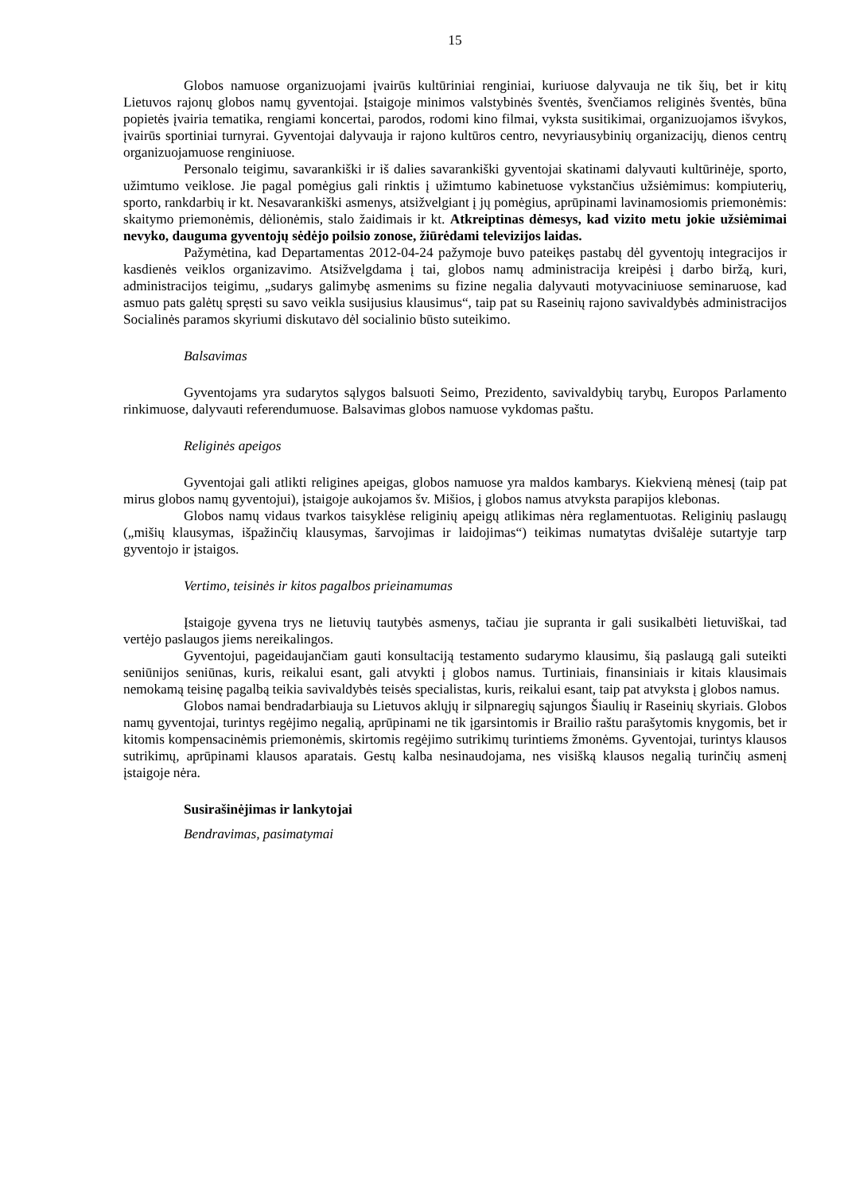15
Globos namuose organizuojami įvairūs kultūriniai renginiai, kuriuose dalyvauja ne tik šių, bet ir kitų Lietuvos rajonų globos namų gyventojai. Įstaigoje minimos valstybinės šventės, švenčiamos religinės šventės, būna popietės įvairia tematika, rengiami koncertai, parodos, rodomi kino filmai, vyksta susitikimai, organizuojamos išvykos, įvairūs sportiniai turnyrai. Gyventojai dalyvauja ir rajono kultūros centro, nevyriausybinių organizacijų, dienos centrų organizuojamuose renginiuose.
Personalo teigimu, savarankiški ir iš dalies savarankiški gyventojai skatinami dalyvauti kultūrinėje, sporto, užimtumo veiklose. Jie pagal pomėgius gali rinktis į užimtumo kabinetuose vykstančius užsiėmimus: kompiuterių, sporto, rankdarbių ir kt. Nesavarankiški asmenys, atsižvelgiant į jų pomėgius, aprūpinami lavinamosiomis priemonėmis: skaitymo priemonėmis, dėlionėmis, stalo žaidimais ir kt. Atkreiptinas dėmesys, kad vizito metu jokie užsiėmimai nevyko, dauguma gyventojų sėdėjo poilsio zonose, žiūrėdami televizijos laidas.
Pažymėtina, kad Departamentas 2012-04-24 pažymoje buvo pateikęs pastabų dėl gyventojų integracijos ir kasdienės veiklos organizavimo. Atsižvelgdama į tai, globos namų administracija kreipėsi į darbo biržą, kuri, administracijos teigimu, „sudarys galimybę asmenims su fizine negalia dalyvauti motyvaciniuose seminaruose, kad asmuo pats galėtų spręsti su savo veikla susijusius klausimus“, taip pat su Raseinių rajono savivaldybės administracijos Socialinės paramos skyriumi diskutavo dėl socialinio būsto suteikimo.
Balsavimas
Gyventojams yra sudarytos sąlygos balsuoti Seimo, Prezidento, savivaldybių tarybų, Europos Parlamento rinkimuose, dalyvauti referendumuose. Balsavimas globos namuose vykdomas paštu.
Religinės apeigos
Gyventojai gali atlikti religines apeigas, globos namuose yra maldos kambarys. Kiekvieną mėnesį (taip pat mirus globos namų gyventojui), įstaigoje aukojamos šv. Mišios, į globos namus atvyksta parapijos klebonas.
Globos namų vidaus tvarkos taisyklėse religinių apeigų atlikimas nėra reglamentuotas. Religinių paslaugų („mišių klausymas, išpažinčių klausymas, šarvojimas ir laidojimas“) teikimas numatytas dvišalėje sutartyje tarp gyventojo ir įstaigos.
Vertimo, teisinės ir kitos pagalbos prieinamumas
Įstaigoje gyvena trys ne lietuvių tautybės asmenys, tačiau jie supranta ir gali susikalbėti lietuviškai, tad vertėjo paslaugos jiems nereikalingos.
Gyventojui, pageidaujančiam gauti konsultaciją testamento sudarymo klausimu, šią paslaugą gali suteikti seniūnijos seniūnas, kuris, reikalui esant, gali atvykti į globos namus. Turtiniais, finansiniais ir kitais klausimais nemokamą teisinę pagalbą teikia savivaldybės teisės specialistas, kuris, reikalui esant, taip pat atvyksta į globos namus.
Globos namai bendradarbiauja su Lietuvos aklųjų ir silpnaregių sąjungos Šiaulių ir Raseinių skyriais. Globos namų gyventojai, turintys regėjimo negalią, aprūpinami ne tik įgarsintomis ir Brailio raštu parašytomis knygomis, bet ir kitomis kompensacinėmis priemonėmis, skirtomis regėjimo sutrikimų turintiems žmonėms. Gyventojai, turintys klausos sutrikimų, aprūpinami klausos aparatais. Gestų kalba nesinaudojama, nes visišką klausos negalią turinčių asmenį įstaigoje nėra.
Susirašinėjimas ir lankytojai
Bendravimas, pasimatymai